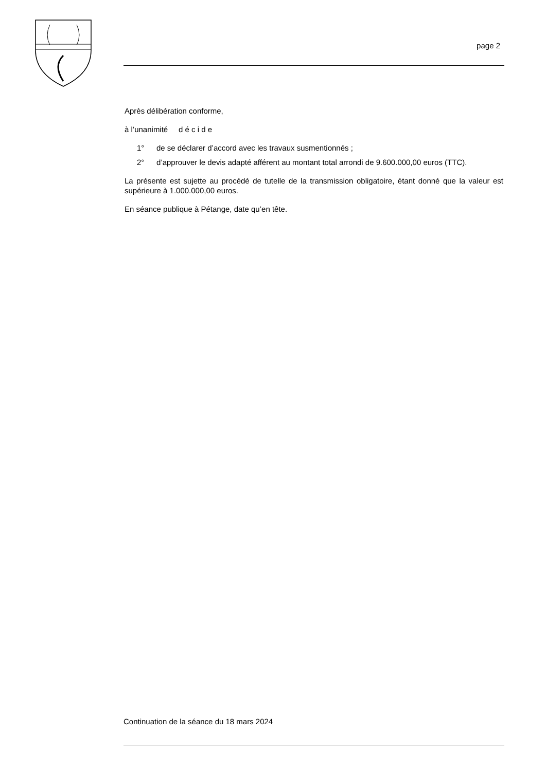page 2
Après délibération conforme,
à l’unanimité d é c i d e
1° de se déclarer d’accord avec les travaux susmentionnés ;
2° d’approuver le devis adapté afférent au montant total arrondi de 9.600.000,00 euros (TTC).
La présente est sujette au procédé de tutelle de la transmission obligatoire, étant donné que la valeur est supérieure à 1.000.000,00 euros.
En séance publique à Pétange, date qu’en tête.
Continuation de la séance du 18 mars 2024